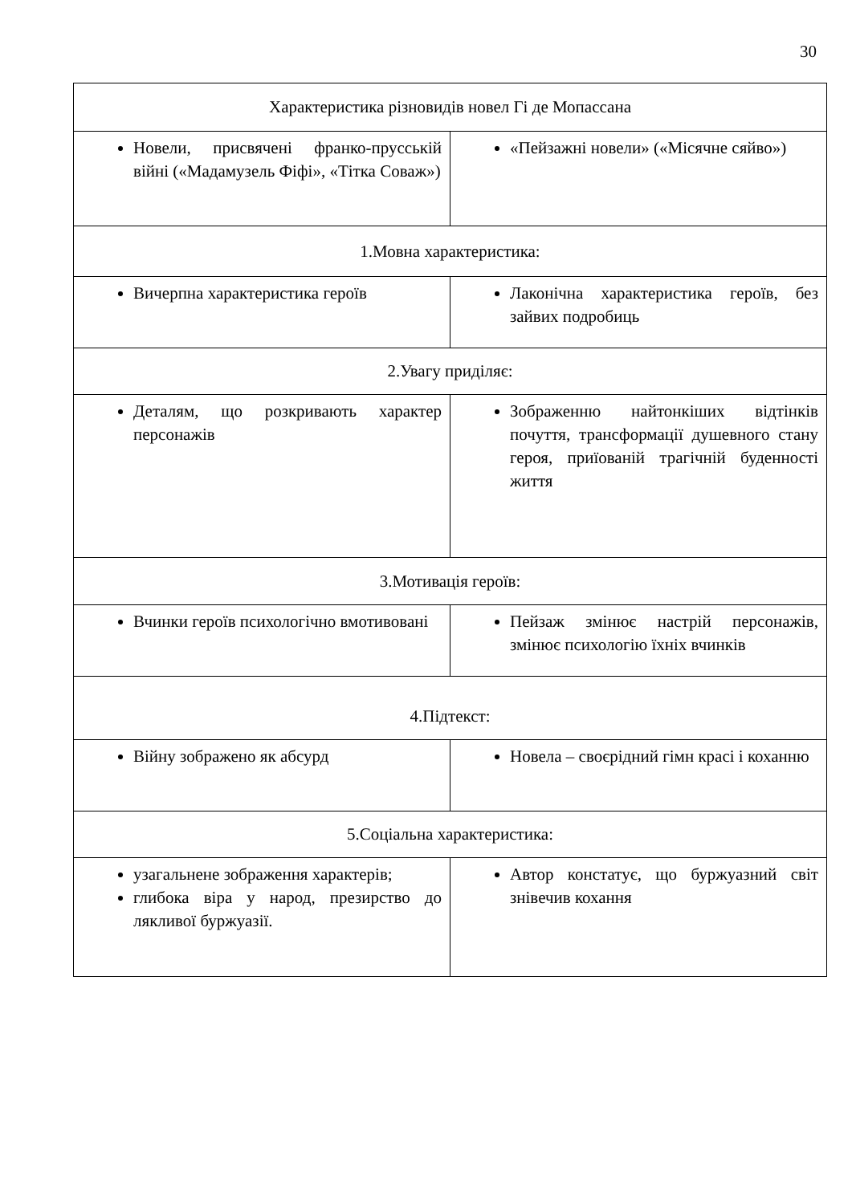30
| Характеристика різновидів новел Гі де Мопассана | |
| Новели, присвячені франко-прусській війні («Мадамузель Фіфі», «Тітка Соваж») | «Пейзажні новели» («Місячне сяйво») |
| 1.Мовна характеристика: | |
| Вичерпна характеристика героїв | Лаконічна характеристика героїв, без зайвих подробиць |
| 2.Увагу приділяє: | |
| Деталям, що розкривають характер персонажів | Зображенню найтонкіших відтінків почуття, трансформації душевного стану героя, приїованій трагічній буденності життя |
| 3.Мотивація героїв: | |
| Вчинки героїв психологічно вмотивовані | Пейзаж змінює настрій персонажів, змінює психологію їхніх вчинків |
| 4.Підтекст: | |
| Війну зображено як абсурд | Новела – своєрідний гімн красі і коханню |
| 5.Соціальна характеристика: | |
| узагальнене зображення характерів; глибока віра у народ, презирство до лякливої буржуазії. | Автор констатує, що буржуазний світ знівечив кохання |